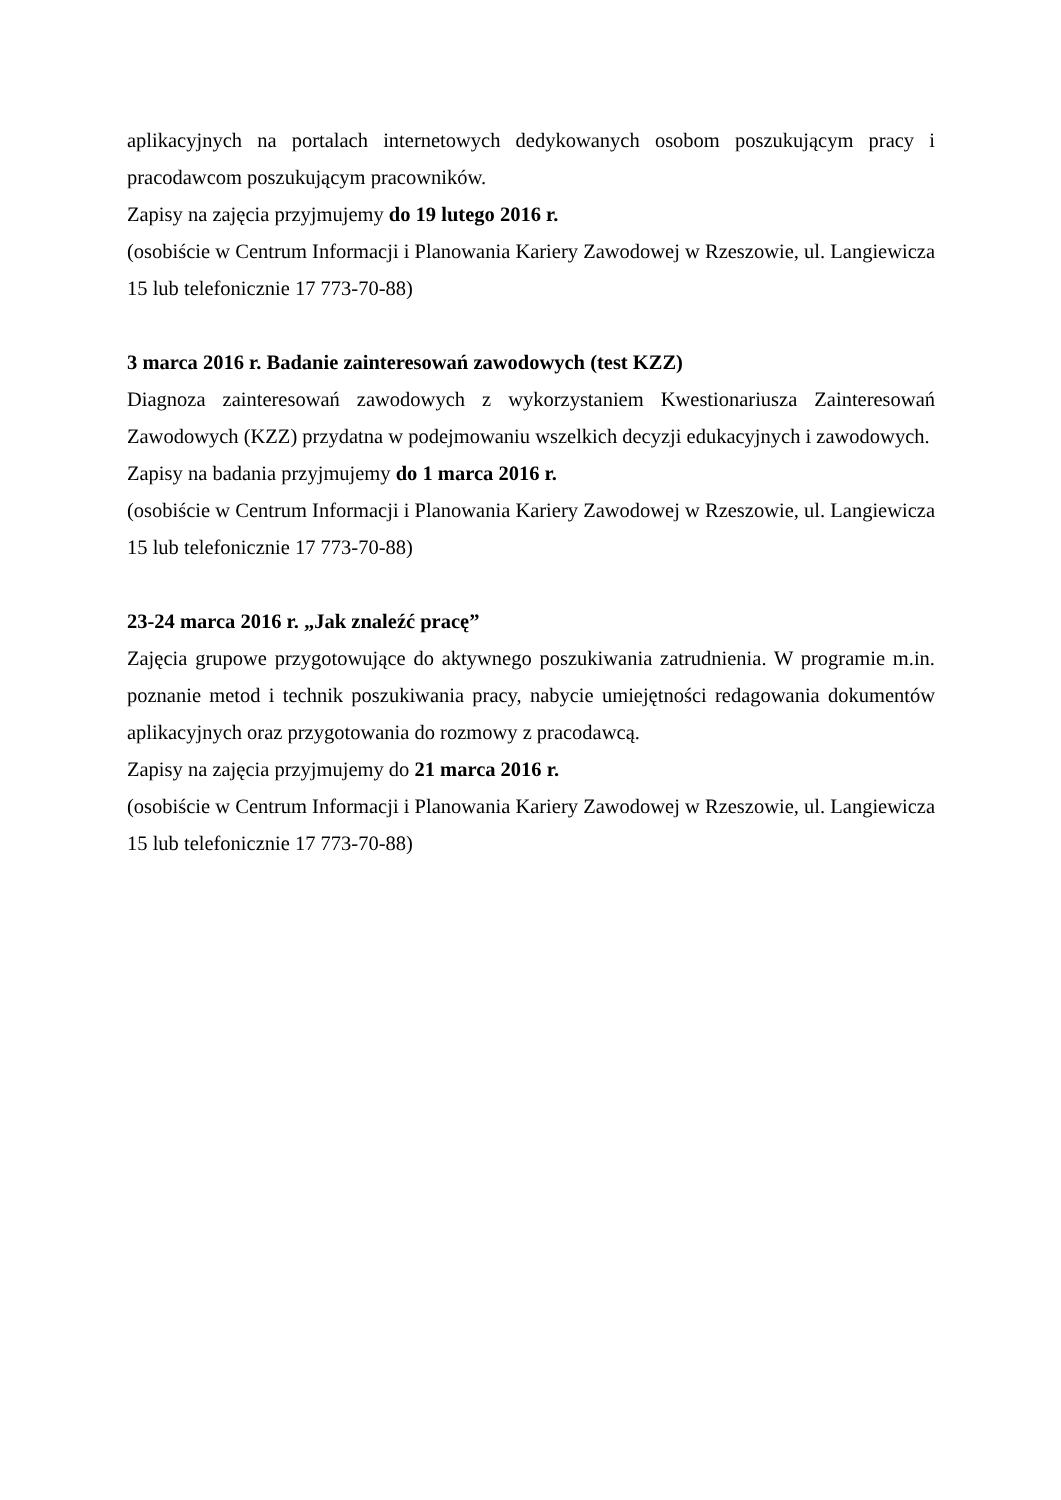aplikacyjnych na portalach internetowych dedykowanych osobom poszukującym pracy i pracodawcom poszukującym pracowników.
Zapisy na zajęcia przyjmujemy do 19 lutego 2016 r.
(osobiście w Centrum Informacji i Planowania Kariery Zawodowej w Rzeszowie, ul. Langiewicza 15 lub telefonicznie 17 773-70-88)
3 marca 2016 r. Badanie zainteresowań zawodowych (test KZZ)
Diagnoza zainteresowań zawodowych z wykorzystaniem Kwestionariusza Zainteresowań Zawodowych (KZZ) przydatna w podejmowaniu wszelkich decyzji edukacyjnych i zawodowych.
Zapisy na badania przyjmujemy do 1 marca 2016 r.
(osobiście w Centrum Informacji i Planowania Kariery Zawodowej w Rzeszowie, ul. Langiewicza 15 lub telefonicznie 17 773-70-88)
23-24 marca 2016 r. „Jak znaleźć pracę”
Zajęcia grupowe przygotowujące do aktywnego poszukiwania zatrudnienia. W programie m.in. poznanie metod i technik poszukiwania pracy, nabycie umiejętności redagowania dokumentów aplikacyjnych oraz przygotowania do rozmowy z pracodawcą.
Zapisy na zajęcia przyjmujemy do 21 marca 2016 r.
(osobiście w Centrum Informacji i Planowania Kariery Zawodowej w Rzeszowie, ul. Langiewicza 15 lub telefonicznie 17 773-70-88)